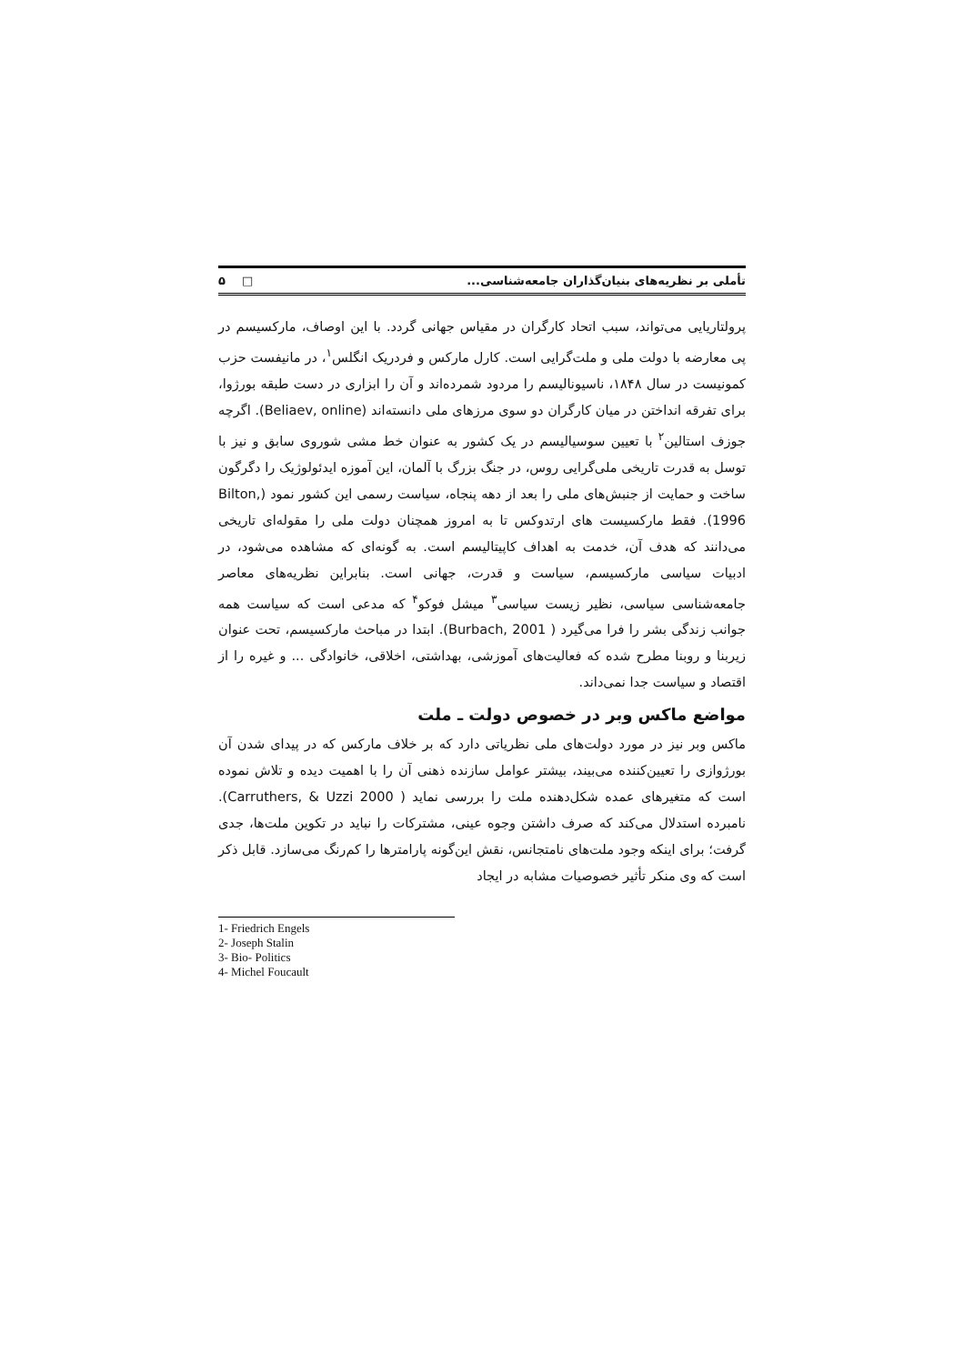تأملی بر نظریه‌های بنیان‌گذاران جامعه‌شناسی... □ ۵
پرولتاریایی می‌تواند، سبب اتحاد کارگران در مقیاس جهانی گردد. با این اوصاف، مارکسیسم در پی معارضه با دولت ملی و ملت‌گرایی است. کارل مارکس و فردریک انگلس<sup>۱</sup>، در مانیفست حزب کمونیست در سال ۱۸۴۸، ناسیونالیسم را مردود شمرده‌اند و آن را ابزاری در دست طبقه بورژوا، برای تفرقه انداختن در میان کارگران دو سوی مرزهای ملی دانسته‌اند (Beliaev, online). اگرچه جوزف استالین<sup>۲</sup> با تعیین سوسیالیسم در یک کشور به عنوان خط مشی شوروی سابق و نیز با توسل به قدرت تاریخی ملی‌گرایی روس، در جنگ بزرگ با آلمان، این آموزه ایدئولوژیک را دگرگون ساخت و حمایت از جنبش‌های ملی را بعد از دهه پنجاه، سیاست رسمی این کشور نمود (Bilton, 1996). فقط مارکسیست های ارتدوکس تا به امروز همچنان دولت ملی را مقوله‌ای تاریخی می‌دانند که هدف آن، خدمت به اهداف کاپیتالیسم است. به گونه‌ای که مشاهده می‌شود، در ادبیات سیاسی مارکسیسم، سیاست و قدرت، جهانی است. بنابراین نظریه‌های معاصر جامعه‌شناسی سیاسی، نظیر زیست سیاسی<sup>۳</sup> میشل فوکو<sup>۴</sup> که مدعی است که سیاست همه جوانب زندگی بشر را فرا می‌گیرد ( Burbach, 2001). ابتدا در مباحث مارکسیسم، تحت عنوان زیربنا و روبنا مطرح شده که فعالیت‌های آموزشی، بهداشتی، اخلاقی، خانوادگی ... و غیره را از اقتصاد و سیاست جدا نمی‌داند.
مواضع ماکس وبر در خصوص دولت ـ ملت
ماکس وبر نیز در مورد دولت‌های ملی نظریاتی دارد که بر خلاف مارکس که در پیدای شدن آن بورژوازی را تعیین‌کننده می‌بیند، بیشتر عوامل سازنده ذهنی آن را با اهمیت دیده و تلاش نموده است که متغیرهای عمده شکل‌دهنده ملت را بررسی نماید ( Carruthers, & Uzzi 2000). نامبرده استدلال می‌کند که صرف داشتن وجوه عینی، مشترکات را نباید در تکوین ملت‌ها، جدی گرفت؛ برای اینکه وجود ملت‌های نامتجانس، نقش این‌گونه پارامترها را کم‌رنگ می‌سازد. قابل ذکر است که وی منکر تأثیر خصوصیات مشابه در ایجاد
1- Friedrich Engels
2- Joseph Stalin
3- Bio- Politics
4- Michel Foucault